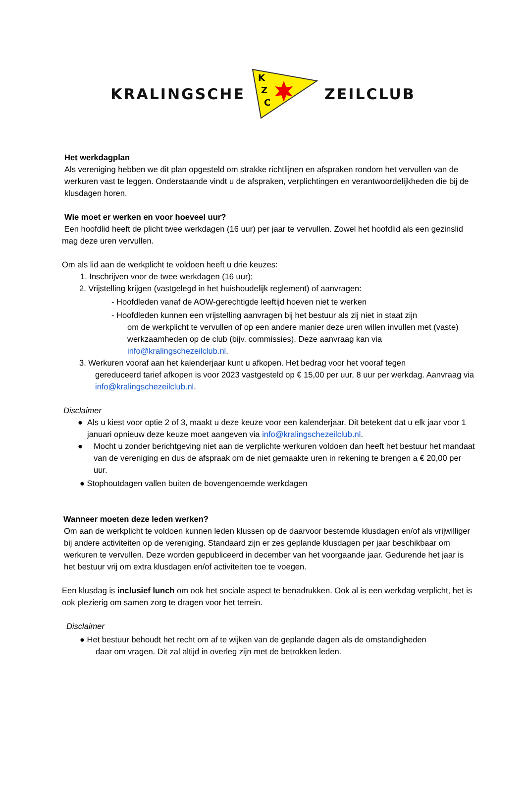KRALINGSCHE
K
Z
C
ZEILCLUB
Het werkdagplan
Als vereniging hebben we dit plan opgesteld om strakke richtlijnen en afspraken rondom het vervullen van de werkuren vast te leggen. Onderstaande vindt u de afspraken, verplichtingen en verantwoordelijkheden die bij de klusdagen horen.
Wie moet er werken en voor hoeveel uur?
Een hoofdlid heeft de plicht twee werkdagen (16 uur) per jaar te vervullen. Zowel het hoofdlid als een gezinslid mag deze uren vervullen.
Om als lid aan de werkplicht te voldoen heeft u drie keuzes:
1. Inschrijven voor de twee werkdagen (16 uur);
2. Vrijstelling krijgen (vastgelegd in het huishoudelijk reglement) of aanvragen:
- Hoofdleden vanaf de AOW-gerechtigde leeftijd hoeven niet te werken
- Hoofdleden kunnen een vrijstelling aanvragen bij het bestuur als zij niet in staat zijn
om de werkplicht te vervullen of op een andere manier deze uren willen invullen met (vaste) werkzaamheden op de club (bijv. commissies). Deze aanvraag kan via info@kralingschezeilclub.nl.
3. Werkuren vooraf aan het kalenderjaar kunt u afkopen. Het bedrag voor het vooraf tegen
gereduceerd tarief afkopen is voor 2023 vastgesteld op € 15,00 per uur, 8 uur per werkdag. Aanvraag via info@kralingschezeilclub.nl.
Disclaimer
● Als u kiest voor optie 2 of 3, maakt u deze keuze voor een kalenderjaar. Dit betekent dat u elk jaar voor 1 januari opnieuw deze keuze moet aangeven via info@kralingschezeilclub.nl.
● Mocht u zonder berichtgeving niet aan de verplichte werkuren voldoen dan heeft het bestuur het mandaat van de vereniging en dus de afspraak om de niet gemaakte uren in rekening te brengen a € 20,00 per uur.
● Stophoutdagen vallen buiten de bovengenoemde werkdagen
Wanneer moeten deze leden werken?
Om aan de werkplicht te voldoen kunnen leden klussen op de daarvoor bestemde klusdagen en/of als vrijwilliger bij andere activiteiten op de vereniging. Standaard zijn er zes geplande klusdagen per jaar beschikbaar om werkuren te vervullen. Deze worden gepubliceerd in december van het voorgaande jaar. Gedurende het jaar is het bestuur vrij om extra klusdagen en/of activiteiten toe te voegen.
Een klusdag is inclusief lunch om ook het sociale aspect te benadrukken. Ook al is een werkdag verplicht, het is ook plezierig om samen zorg te dragen voor het terrein.
Disclaimer
● Het bestuur behoudt het recht om af te wijken van de geplande dagen als de omstandigheden
daar om vragen. Dit zal altijd in overleg zijn met de betrokken leden.